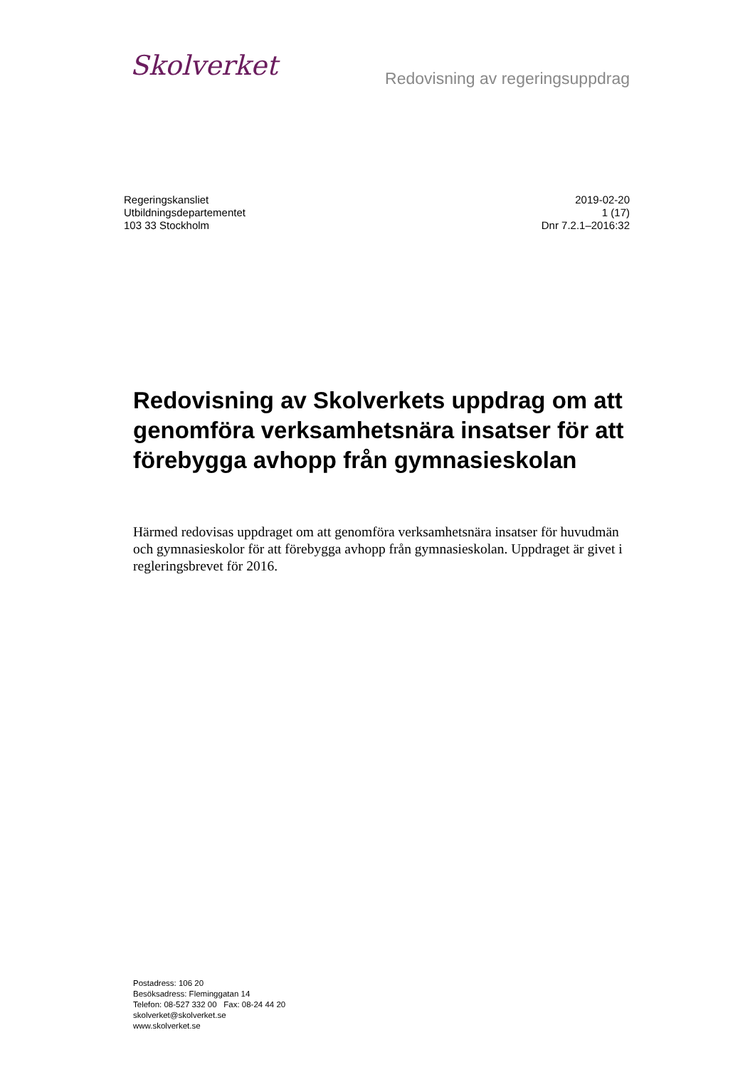Skolverket
Redovisning av regeringsuppdrag
Regeringskansliet
Utbildningsdepartementet
103 33 Stockholm
2019-02-20
1 (17)
Dnr 7.2.1–2016:32
Redovisning av Skolverkets uppdrag om att genomföra verksamhetsnära insatser för att förebygga avhopp från gymnasieskolan
Härmed redovisas uppdraget om att genomföra verksamhetsnära insatser för huvudmän och gymnasieskolor för att förebygga avhopp från gymnasieskolan. Uppdraget är givet i regleringsbrevet för 2016.
Postadress: 106 20
Besöksadress: Fleminggatan 14
Telefon: 08-527 332 00 Fax: 08-24 44 20
skolverket@skolverket.se
www.skolverket.se